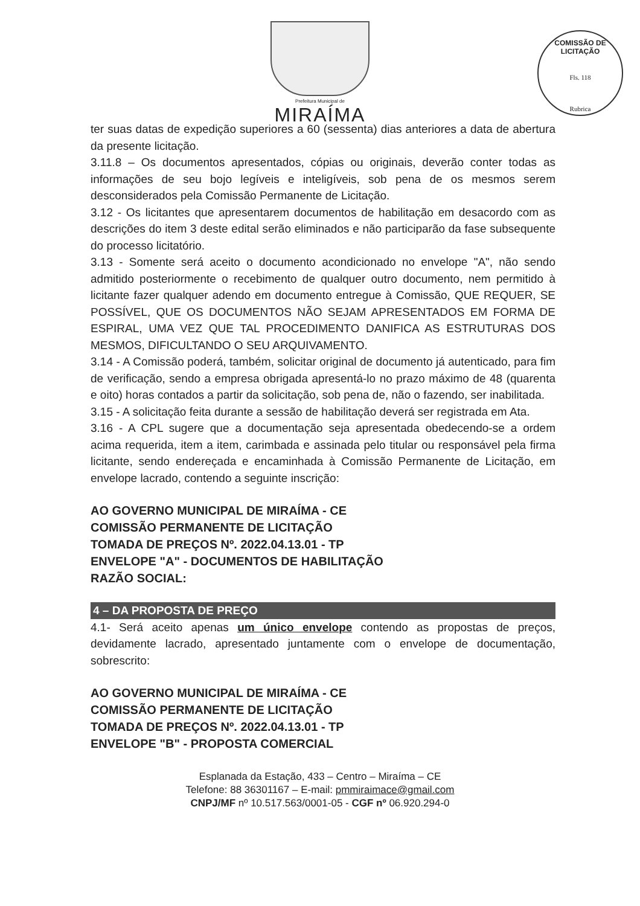Prefeitura Municipal de
MIRAÍMA
COMISSÃO DE LICITAÇÃO
Fls. 118
Rubrica
ter suas datas de expedição superiores a 60 (sessenta) dias anteriores a data de abertura da presente licitação.
3.11.8 – Os documentos apresentados, cópias ou originais, deverão conter todas as informações de seu bojo legíveis e inteligíveis, sob pena de os mesmos serem desconsiderados pela Comissão Permanente de Licitação.
3.12 - Os licitantes que apresentarem documentos de habilitação em desacordo com as descrições do item 3 deste edital serão eliminados e não participarão da fase subsequente do processo licitatório.
3.13 - Somente será aceito o documento acondicionado no envelope "A", não sendo admitido posteriormente o recebimento de qualquer outro documento, nem permitido à licitante fazer qualquer adendo em documento entregue à Comissão, QUE REQUER, SE POSSÍVEL, QUE OS DOCUMENTOS NÃO SEJAM APRESENTADOS EM FORMA DE ESPIRAL, UMA VEZ QUE TAL PROCEDIMENTO DANIFICA AS ESTRUTURAS DOS MESMOS, DIFICULTANDO O SEU ARQUIVAMENTO.
3.14 - A Comissão poderá, também, solicitar original de documento já autenticado, para fim de verificação, sendo a empresa obrigada apresentá-lo no prazo máximo de 48 (quarenta e oito) horas contados a partir da solicitação, sob pena de, não o fazendo, ser inabilitada.
3.15 - A solicitação feita durante a sessão de habilitação deverá ser registrada em Ata.
3.16 - A CPL sugere que a documentação seja apresentada obedecendo-se a ordem acima requerida, item a item, carimbada e assinada pelo titular ou responsável pela firma licitante, sendo endereçada e encaminhada à Comissão Permanente de Licitação, em envelope lacrado, contendo a seguinte inscrição:
AO GOVERNO MUNICIPAL DE MIRAÍMA - CE
COMISSÃO PERMANENTE DE LICITAÇÃO
TOMADA DE PREÇOS Nº. 2022.04.13.01 - TP
ENVELOPE "A" - DOCUMENTOS DE HABILITAÇÃO
RAZÃO SOCIAL:
4 – DA PROPOSTA DE PREÇO
4.1- Será aceito apenas um único envelope contendo as propostas de preços, devidamente lacrado, apresentado juntamente com o envelope de documentação, sobrescrito:
AO GOVERNO MUNICIPAL DE MIRAÍMA - CE
COMISSÃO PERMANENTE DE LICITAÇÃO
TOMADA DE PREÇOS Nº. 2022.04.13.01 - TP
ENVELOPE "B" - PROPOSTA COMERCIAL
Esplanada da Estação, 433 – Centro – Miraíma – CE
Telefone: 88 36301167 – E-mail: pmmiraimace@gmail.com
CNPJ/MF nº 10.517.563/0001-05 - CGF nº 06.920.294-0